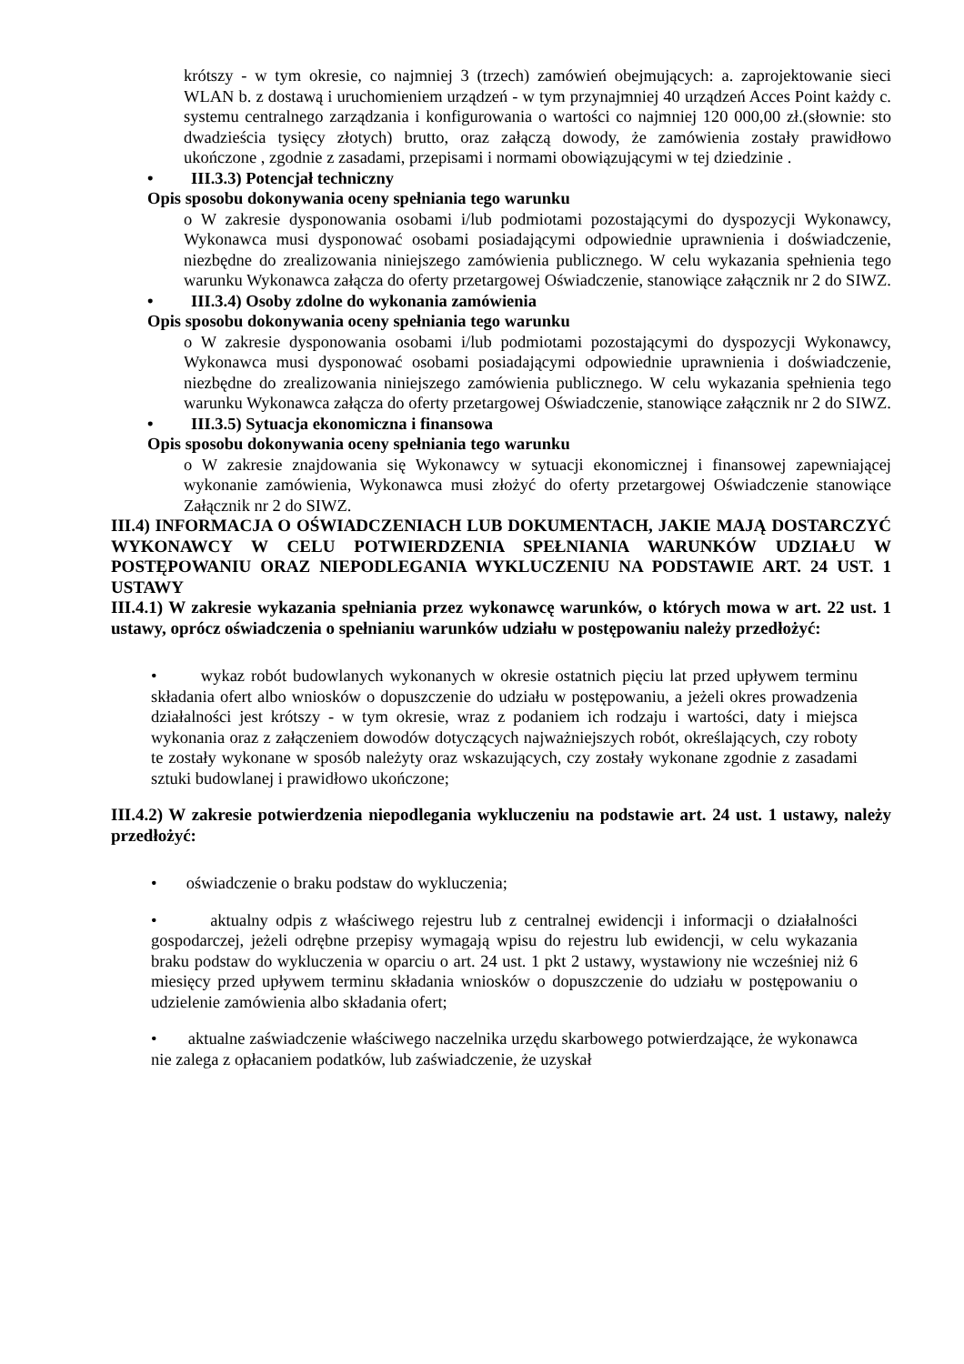krótszy - w tym okresie, co najmniej 3 (trzech) zamówień obejmujących: a. zaprojektowanie sieci WLAN b. z dostawą i uruchomieniem urządzeń - w tym przynajmniej 40 urządzeń Acces Point każdy c. systemu centralnego zarządzania i konfigurowania o wartości co najmniej 120 000,00 zł.(słownie: sto dwadzieścia tysięcy złotych) brutto, oraz załączą dowody, że zamówienia zostały prawidłowo ukończone , zgodnie z zasadami, przepisami i normami obowiązującymi w tej dziedzinie .
• III.3.3) Potencjał techniczny
Opis sposobu dokonywania oceny spełniania tego warunku
o W zakresie dysponowania osobami i/lub podmiotami pozostającymi do dyspozycji Wykonawcy, Wykonawca musi dysponować osobami posiadającymi odpowiednie uprawnienia i doświadczenie, niezbędne do zrealizowania niniejszego zamówienia publicznego. W celu wykazania spełnienia tego warunku Wykonawca załącza do oferty przetargowej Oświadczenie, stanowiące załącznik nr 2 do SIWZ.
• III.3.4) Osoby zdolne do wykonania zamówienia
Opis sposobu dokonywania oceny spełniania tego warunku
o W zakresie dysponowania osobami i/lub podmiotami pozostającymi do dyspozycji Wykonawcy, Wykonawca musi dysponować osobami posiadającymi odpowiednie uprawnienia i doświadczenie, niezbędne do zrealizowania niniejszego zamówienia publicznego. W celu wykazania spełnienia tego warunku Wykonawca załącza do oferty przetargowej Oświadczenie, stanowiące załącznik nr 2 do SIWZ.
• III.3.5) Sytuacja ekonomiczna i finansowa
Opis sposobu dokonywania oceny spełniania tego warunku
o W zakresie znajdowania się Wykonawcy w sytuacji ekonomicznej i finansowej zapewniającej wykonanie zamówienia, Wykonawca musi złożyć do oferty przetargowej Oświadczenie stanowiące Załącznik nr 2 do SIWZ.
III.4) INFORMACJA O OŚWIADCZENIACH LUB DOKUMENTACH, JAKIE MAJĄ DOSTARCZYĆ WYKONAWCY W CELU POTWIERDZENIA SPEŁNIANIA WARUNKÓW UDZIAŁU W POSTĘPOWANIU ORAZ NIEPODLEGANIA WYKLUCZENIU NA PODSTAWIE ART. 24 UST. 1 USTAWY
III.4.1) W zakresie wykazania spełniania przez wykonawcę warunków, o których mowa w art. 22 ust. 1 ustawy, oprócz oświadczenia o spełnianiu warunków udziału w postępowaniu należy przedłożyć:
• wykaz robót budowlanych wykonanych w okresie ostatnich pięciu lat przed upływem terminu składania ofert albo wniosków o dopuszczenie do udziału w postępowaniu, a jeżeli okres prowadzenia działalności jest krótszy - w tym okresie, wraz z podaniem ich rodzaju i wartości, daty i miejsca wykonania oraz z załączeniem dowodów dotyczących najważniejszych robót, określających, czy roboty te zostały wykonane w sposób należyty oraz wskazujących, czy zostały wykonane zgodnie z zasadami sztuki budowlanej i prawidłowo ukończone;
III.4.2) W zakresie potwierdzenia niepodlegania wykluczeniu na podstawie art. 24 ust. 1 ustawy, należy przedłożyć:
• oświadczenie o braku podstaw do wykluczenia;
• aktualny odpis z właściwego rejestru lub z centralnej ewidencji i informacji o działalności gospodarczej, jeżeli odrębne przepisy wymagają wpisu do rejestru lub ewidencji, w celu wykazania braku podstaw do wykluczenia w oparciu o art. 24 ust. 1 pkt 2 ustawy, wystawiony nie wcześniej niż 6 miesięcy przed upływem terminu składania wniosków o dopuszczenie do udziału w postępowaniu o udzielenie zamówienia albo składania ofert;
• aktualne zaświadczenie właściwego naczelnika urzędu skarbowego potwierdzające, że wykonawca nie zalega z opłacaniem podatków, lub zaświadczenie, że uzyskał